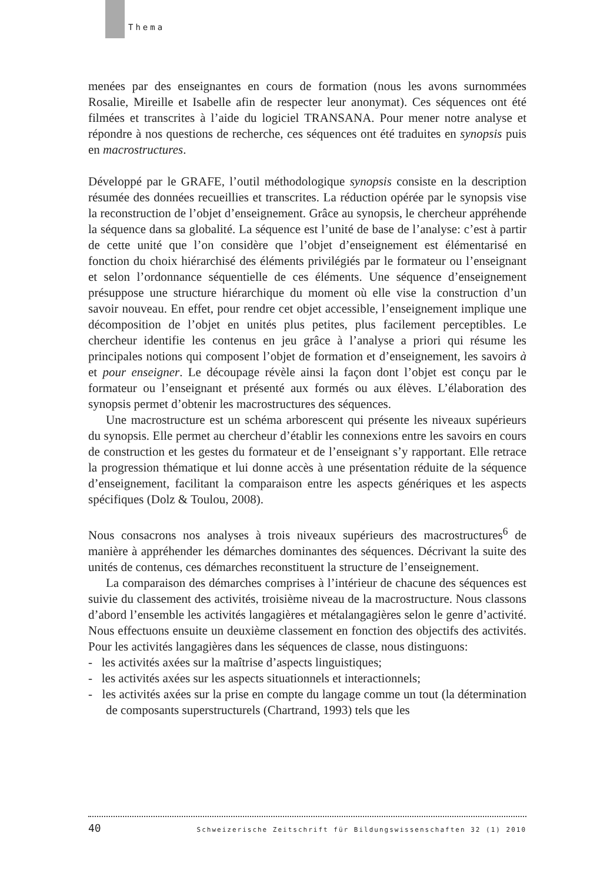Thema
menées par des enseignantes en cours de formation (nous les avons surnommées Rosalie, Mireille et Isabelle afin de respecter leur anonymat). Ces séquences ont été filmées et transcrites à l’aide du logiciel TRANSANA. Pour mener notre analyse et répondre à nos questions de recherche, ces séquences ont été traduites en synopsis puis en macrostructures.
Développé par le GRAFE, l’outil méthodologique synopsis consiste en la description résumée des données recueillies et transcrites. La réduction opérée par le synopsis vise la reconstruction de l’objet d’enseignement. Grâce au synopsis, le chercheur appréhende la séquence dans sa globalité. La séquence est l’unité de base de l’analyse: c’est à partir de cette unité que l’on considère que l’objet d’enseignement est élémentarisé en fonction du choix hiérarchisé des éléments privilégiés par le formateur ou l’enseignant et selon l’ordonnance séquentielle de ces éléments. Une séquence d’enseignement présuppose une structure hiérarchique du moment où elle vise la construction d’un savoir nouveau. En effet, pour rendre cet objet accessible, l’enseignement implique une décomposition de l’objet en unités plus petites, plus facilement perceptibles. Le chercheur identifie les contenus en jeu grâce à l’analyse a priori qui résume les principales notions qui composent l’objet de formation et d’enseignement, les savoirs à et pour enseigner. Le découpage révèle ainsi la façon dont l’objet est conçu par le formateur ou l’enseignant et présenté aux formés ou aux élèves. L’élaboration des synopsis permet d’obtenir les macrostructures des séquences.
Une macrostructure est un schéma arborescent qui présente les niveaux supérieurs du synopsis. Elle permet au chercheur d’établir les connexions entre les savoirs en cours de construction et les gestes du formateur et de l’enseignant s’y rapportant. Elle retrace la progression thématique et lui donne accès à une présentation réduite de la séquence d’enseignement, facilitant la comparaison entre les aspects génériques et les aspects spécifiques (Dolz & Toulou, 2008).
Nous consacrons nos analyses à trois niveaux supérieurs des macrostructures<sup>6</sup> de manière à appréhender les démarches dominantes des séquences. Décrivant la suite des unités de contenus, ces démarches reconstituent la structure de l’enseignement.
La comparaison des démarches comprises à l’intérieur de chacune des séquences est suivie du classement des activités, troisième niveau de la macrostructure. Nous classons d’abord l’ensemble les activités langagières et métalangagières selon le genre d’activité. Nous effectuons ensuite un deuxième classement en fonction des objectifs des activités. Pour les activités langagières dans les séquences de classe, nous distinguons:
- les activités axées sur la maîtrise d’aspects linguistiques;
- les activités axées sur les aspects situationnels et interactionnels;
- les activités axées sur la prise en compte du langage comme un tout (la détermination de composants superstructurels (Chartrand, 1993) tels que les
40 Schweizerische Zeitschrift für Bildungswissenschaften 32 (1) 2010